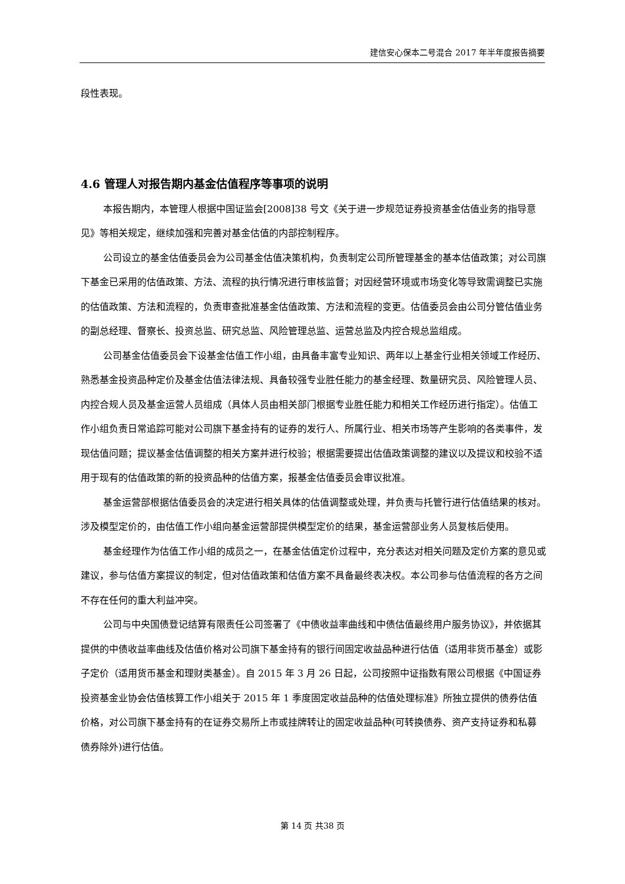建信安心保本二号混合 2017 年半年度报告摘要
段性表现。
4.6 管理人对报告期内基金估值程序等事项的说明
本报告期内，本管理人根据中国证监会[2008]38 号文《关于进一步规范证券投资基金估值业务的指导意见》等相关规定，继续加强和完善对基金估值的内部控制程序。
公司设立的基金估值委员会为公司基金估值决策机构，负责制定公司所管理基金的基本估值政策；对公司旗下基金已采用的估值政策、方法、流程的执行情况进行审核监督；对因经营环境或市场变化等导致需调整已实施的估值政策、方法和流程的，负责审查批准基金估值政策、方法和流程的变更。估值委员会由公司分管估值业务的副总经理、督察长、投资总监、研究总监、风险管理总监、运营总监及内控合规总监组成。
公司基金估值委员会下设基金估值工作小组，由具备丰富专业知识、两年以上基金行业相关领域工作经历、熟悉基金投资品种定价及基金估值法律法规、具备较强专业胜任能力的基金经理、数量研究员、风险管理人员、内控合规人员及基金运营人员组成（具体人员由相关部门根据专业胜任能力和相关工作经历进行指定）。估值工作小组负责日常追踪可能对公司旗下基金持有的证券的发行人、所属行业、相关市场等产生影响的各类事件，发现估值问题；提议基金估值调整的相关方案并进行校验；根据需要提出估值政策调整的建议以及提议和校验不适用于现有的估值政策的新的投资品种的估值方案，报基金估值委员会审议批准。
基金运营部根据估值委员会的决定进行相关具体的估值调整或处理，并负责与托管行进行估值结果的核对。涉及模型定价的，由估值工作小组向基金运营部提供模型定价的结果，基金运营部业务人员复核后使用。
基金经理作为估值工作小组的成员之一，在基金估值定价过程中，充分表达对相关问题及定价方案的意见或建议，参与估值方案提议的制定，但对估值政策和估值方案不具备最终表决权。本公司参与估值流程的各方之间不存在任何的重大利益冲突。
公司与中央国债登记结算有限责任公司签署了《中债收益率曲线和中债估值最终用户服务协议》，并依据其提供的中债收益率曲线及估值价格对公司旗下基金持有的银行间固定收益品种进行估值（适用非货币基金）或影子定价（适用货币基金和理财类基金）。自 2015 年 3 月 26 日起，公司按照中证指数有限公司根据《中国证券投资基金业协会估值核算工作小组关于 2015 年 1 季度固定收益品种的估值处理标准》所独立提供的债券估值价格，对公司旗下基金持有的在证券交易所上市或挂牌转让的固定收益品种(可转换债券、资产支持证券和私募债券除外)进行估值。
第 14 页 共38 页